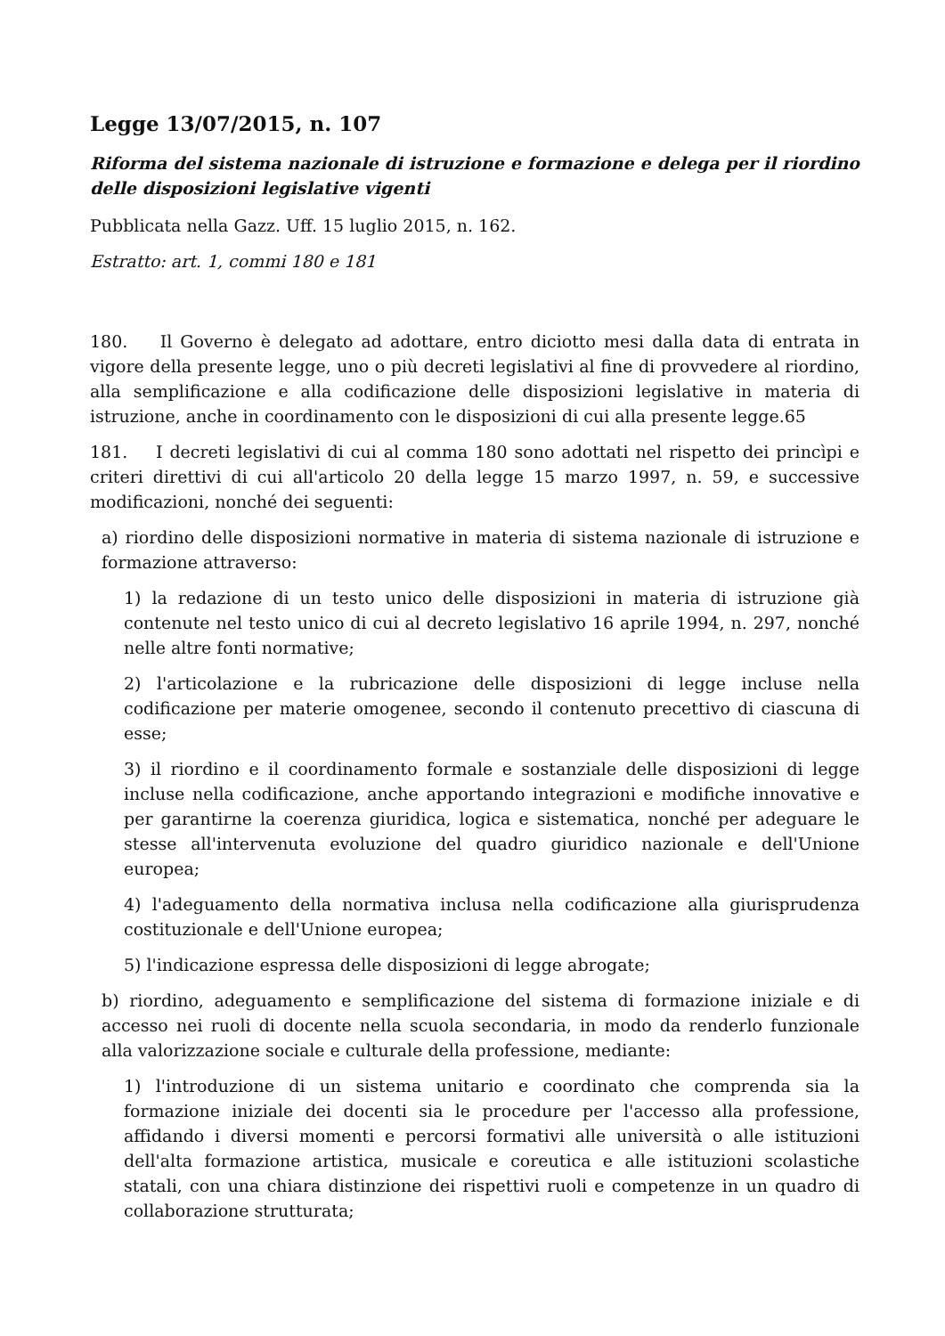Legge 13/07/2015, n. 107
Riforma del sistema nazionale di istruzione e formazione e delega per il riordino delle disposizioni legislative vigenti
Pubblicata nella Gazz. Uff. 15 luglio 2015, n. 162.
Estratto: art. 1, commi 180 e 181
180. Il Governo è delegato ad adottare, entro diciotto mesi dalla data di entrata in vigore della presente legge, uno o più decreti legislativi al fine di provvedere al riordino, alla semplificazione e alla codificazione delle disposizioni legislative in materia di istruzione, anche in coordinamento con le disposizioni di cui alla presente legge.65
181. I decreti legislativi di cui al comma 180 sono adottati nel rispetto dei princìpi e criteri direttivi di cui all'articolo 20 della legge 15 marzo 1997, n. 59, e successive modificazioni, nonché dei seguenti:
a) riordino delle disposizioni normative in materia di sistema nazionale di istruzione e formazione attraverso:
1) la redazione di un testo unico delle disposizioni in materia di istruzione già contenute nel testo unico di cui al decreto legislativo 16 aprile 1994, n. 297, nonché nelle altre fonti normative;
2) l'articolazione e la rubricazione delle disposizioni di legge incluse nella codificazione per materie omogenee, secondo il contenuto precettivo di ciascuna di esse;
3) il riordino e il coordinamento formale e sostanziale delle disposizioni di legge incluse nella codificazione, anche apportando integrazioni e modifiche innovative e per garantirne la coerenza giuridica, logica e sistematica, nonché per adeguare le stesse all'intervenuta evoluzione del quadro giuridico nazionale e dell'Unione europea;
4) l'adeguamento della normativa inclusa nella codificazione alla giurisprudenza costituzionale e dell'Unione europea;
5) l'indicazione espressa delle disposizioni di legge abrogate;
b) riordino, adeguamento e semplificazione del sistema di formazione iniziale e di accesso nei ruoli di docente nella scuola secondaria, in modo da renderlo funzionale alla valorizzazione sociale e culturale della professione, mediante:
1) l'introduzione di un sistema unitario e coordinato che comprenda sia la formazione iniziale dei docenti sia le procedure per l'accesso alla professione, affidando i diversi momenti e percorsi formativi alle università o alle istituzioni dell'alta formazione artistica, musicale e coreutica e alle istituzioni scolastiche statali, con una chiara distinzione dei rispettivi ruoli e competenze in un quadro di collaborazione strutturata;